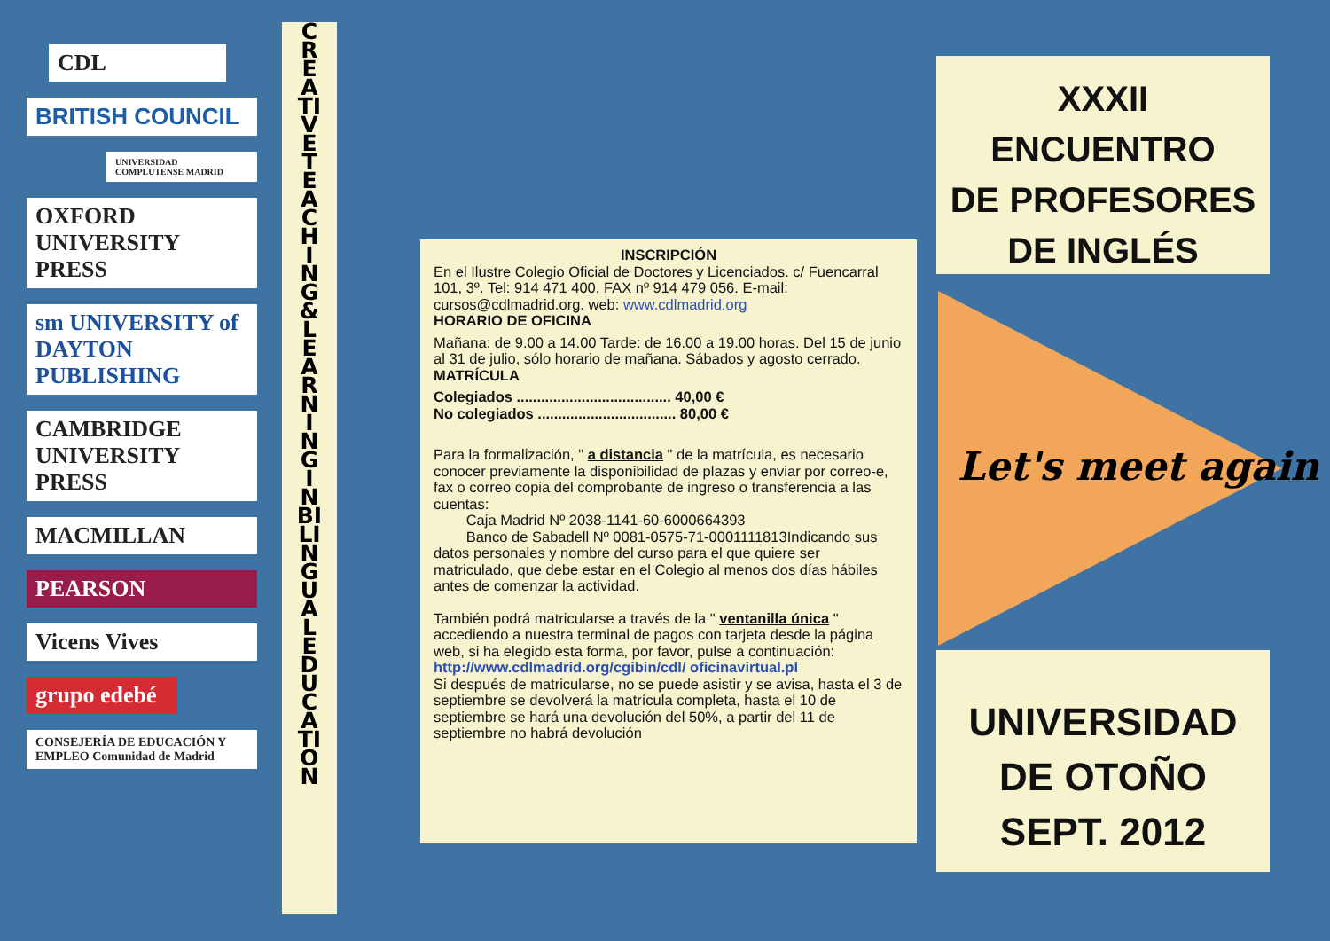CDL
BRITISH COUNCIL
UNIVERSIDAD COMPLUTENSE MADRID
OXFORD UNIVERSITY PRESS
sm UNIVERSITY of DAYTON PUBLISHING
CAMBRIDGE UNIVERSITY PRESS
MACMILLAN
PEARSON
Vicens Vives
grupo edebé
CONSEJERÍA DE EDUCACIÓN Y EMPLEO Comunidad de Madrid
CREATIVE TEACHING & LEARNING IN BILINGUAL EDUCATION
INSCRIPCIÓN
En el Ilustre Colegio Oficial de Doctores y Licenciados. c/ Fuencarral 101, 3º. Tel: 914 471 400. FAX nº 914 479 056. E-mail: cursos@cdlmadrid.org. web: www.cdlmadrid.org
HORARIO DE OFICINA
Mañana: de 9.00 a 14.00 Tarde: de 16.00 a 19.00 horas. Del 15 de junio al 31 de julio, sólo horario de mañana. Sábados y agosto cerrado.
MATRÍCULA
Colegiados ...................................... 40,00 €
No colegiados .................................. 80,00 €
Para la formalización, " a distancia " de la matrícula, es necesario conocer previamente la disponibilidad de plazas y enviar por correo-e, fax o correo copia del comprobante de ingreso o transferencia a las cuentas:
Caja Madrid Nº 2038-1141-60-6000664393
Banco de Sabadell Nº 0081-0575-71-0001111813Indicando sus datos personales y nombre del curso para el que quiere ser matriculado, que debe estar en el Colegio al menos dos días hábiles antes de comenzar la actividad.
También podrá matricularse a través de la " ventanilla única " accediendo a nuestra terminal de pagos con tarjeta desde la página web, si ha elegido esta forma, por favor, pulse a continuación: http://www.cdlmadrid.org/cgibin/cdl/ oficinavirtual.pl
Si después de matricularse, no se puede asistir y se avisa, hasta el 3 de septiembre se devolverá la matrícula completa, hasta el 10 de septiembre se hará una devolución del 50%, a partir del 11 de septiembre no habrá devolución
XXXII
ENCUENTRO
DE PROFESORES
DE INGLÉS
Let's meet again
UNIVERSIDAD
DE OTOÑO
SEPT. 2012